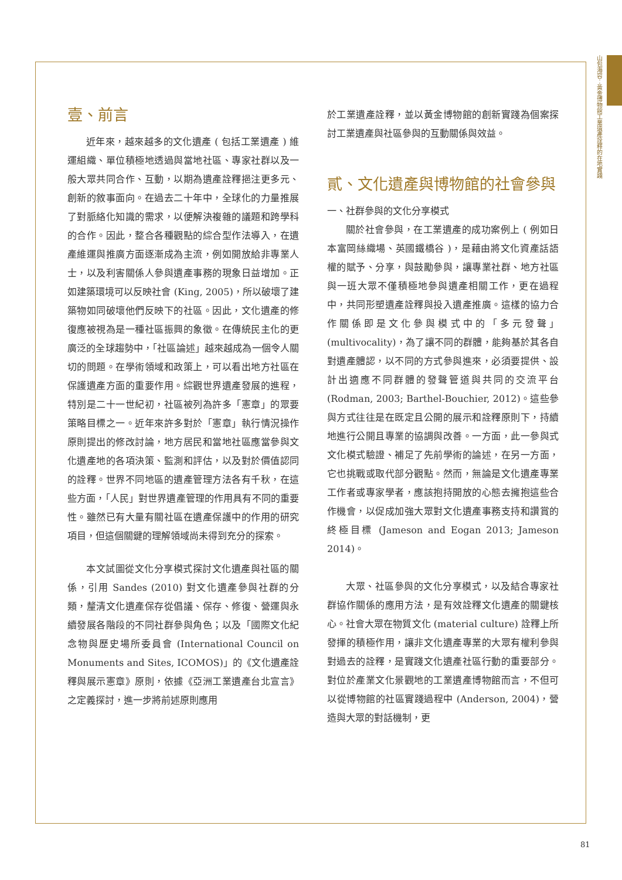山包海容：黃金博物館工業遺產詮釋的在地實踐
壹、前言
近年來，越來越多的文化遺產 ( 包括工業遺產 ) 維運組織、單位積極地透過與當地社區、專家社群以及一般大眾共同合作、互動，以期為遺產詮釋挹注更多元、創新的敘事面向。在過去二十年中，全球化的力量推展了對脈絡化知識的需求，以便解決複雜的議題和跨學科的合作。因此，整合各種觀點的綜合型作法導入，在遺產維運與推廣方面逐漸成為主流，例如開放給非專業人士，以及利害關係人參與遺產事務的現象日益增加。正如建築環境可以反映社會 (King, 2005)，所以破壞了建築物如同破壞他們反映下的社區。因此，文化遺產的修復應被視為是一種社區振興的象徵。在傳統民主化的更廣泛的全球趨勢中，「社區論述」越來越成為一個令人關切的問題。在學術領域和政策上，可以看出地方社區在保護遺產方面的重要作用。綜觀世界遺產發展的進程，特別是二十一世紀初，社區被列為許多「憲章」的眾要策略目標之一。近年來許多對於「憲章」執行情況操作原則提出的修改討論，地方居民和當地社區應當參與文化遺產地的各項決策、監測和評估，以及對於價值認同的詮釋。世界不同地區的遺產管理方法各有千秋，在這些方面，「人民」對世界遺產管理的作用具有不同的重要性。雖然已有大量有關社區在遺產保護中的作用的研究項目，但這個關鍵的理解領域尚未得到充分的探索。
本文試圖從文化分享模式探討文化遺產與社區的關係，引用 Sandes (2010) 對文化遺產參與社群的分類，釐清文化遺產保存從倡議、保存、修復、營運與永續發展各階段的不同社群參與角色；以及「國際文化紀念物與歷史場所委員會 (International Council on Monuments and Sites, ICOMOS)」的《文化遺產詮釋與展示憲章》原則，依據《亞洲工業遺產台北宣言》之定義探討，進一步將前述原則應用
於工業遺產詮釋，並以黃金博物館的創新實踐為個案探討工業遺產與社區參與的互動關係與效益。
貳、文化遺產與博物館的社會參與
一、社群參與的文化分享模式
關於社會參與，在工業遺產的成功案例上 ( 例如日本富岡絲織場、英國鐵橋谷 )，是藉由將文化資產話語權的賦予、分享，與鼓勵參與，讓專業社群、地方社區與一班大眾不僅積極地參與遺產相關工作，更在過程中，共同形塑遺產詮釋與投入遺產推廣。這樣的協力合作關係即是文化參與模式中的「多元發聲」(multivocality)，為了讓不同的群體，能夠基於其各自對遺產體認，以不同的方式參與進來，必須要提供、設計出適應不同群體的發聲管道與共同的交流平台 (Rodman, 2003; Barthel-Bouchier, 2012)。這些參與方式往往是在既定且公開的展示和詮釋原則下，持續地進行公開且專業的協調與改善。一方面，此一參與式文化模式驗證、補足了先前學術的論述，在另一方面，它也挑戰或取代部分觀點。然而，無論是文化遺產專業工作者或專家學者，應該抱持開放的心態去擁抱這些合作機會，以促成加強大眾對文化遺產事務支持和讚賞的終極目標 (Jameson and Eogan 2013; Jameson 2014)。
大眾、社區參與的文化分享模式，以及結合專家社群協作關係的應用方法，是有效詮釋文化遺產的關鍵核心。社會大眾在物質文化 (material culture) 詮釋上所發揮的積極作用，讓非文化遺產專業的大眾有權利參與對過去的詮釋，是實踐文化遺產社區行動的重要部分。對位於產業文化景觀地的工業遺產博物館而言，不但可以從博物館的社區實踐過程中 (Anderson, 2004)，營造與大眾的對話機制，更
81